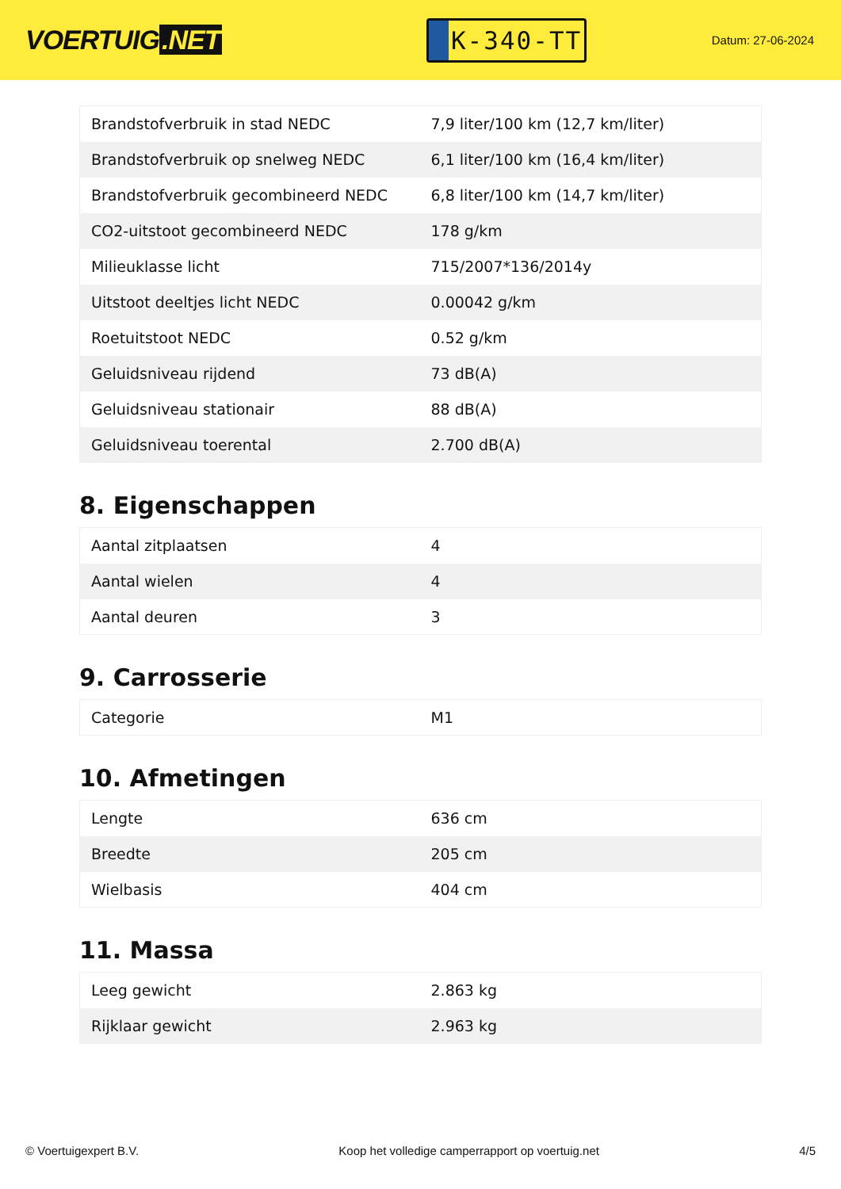VOERTUIG.NET
K-340-TT
Datum: 27-06-2024
| Brandstofverbruik in stad NEDC | 7,9 liter/100 km (12,7 km/liter) |
| Brandstofverbruik op snelweg NEDC | 6,1 liter/100 km (16,4 km/liter) |
| Brandstofverbruik gecombineerd NEDC | 6,8 liter/100 km (14,7 km/liter) |
| CO2-uitstoot gecombineerd NEDC | 178 g/km |
| Milieuklasse licht | 715/2007*136/2014y |
| Uitstoot deeltjes licht NEDC | 0.00042 g/km |
| Roetuitstoot NEDC | 0.52 g/km |
| Geluidsniveau rijdend | 73 dB(A) |
| Geluidsniveau stationair | 88 dB(A) |
| Geluidsniveau toerental | 2.700 dB(A) |
8. Eigenschappen
| Aantal zitplaatsen | 4 |
| Aantal wielen | 4 |
| Aantal deuren | 3 |
9. Carrosserie
| Categorie | M1 |
10. Afmetingen
| Lengte | 636 cm |
| Breedte | 205 cm |
| Wielbasis | 404 cm |
11. Massa
| Leeg gewicht | 2.863 kg |
| Rijklaar gewicht | 2.963 kg |
© Voertuigexpert B.V. Koop het volledige camperrapport op voertuig.net 4/5